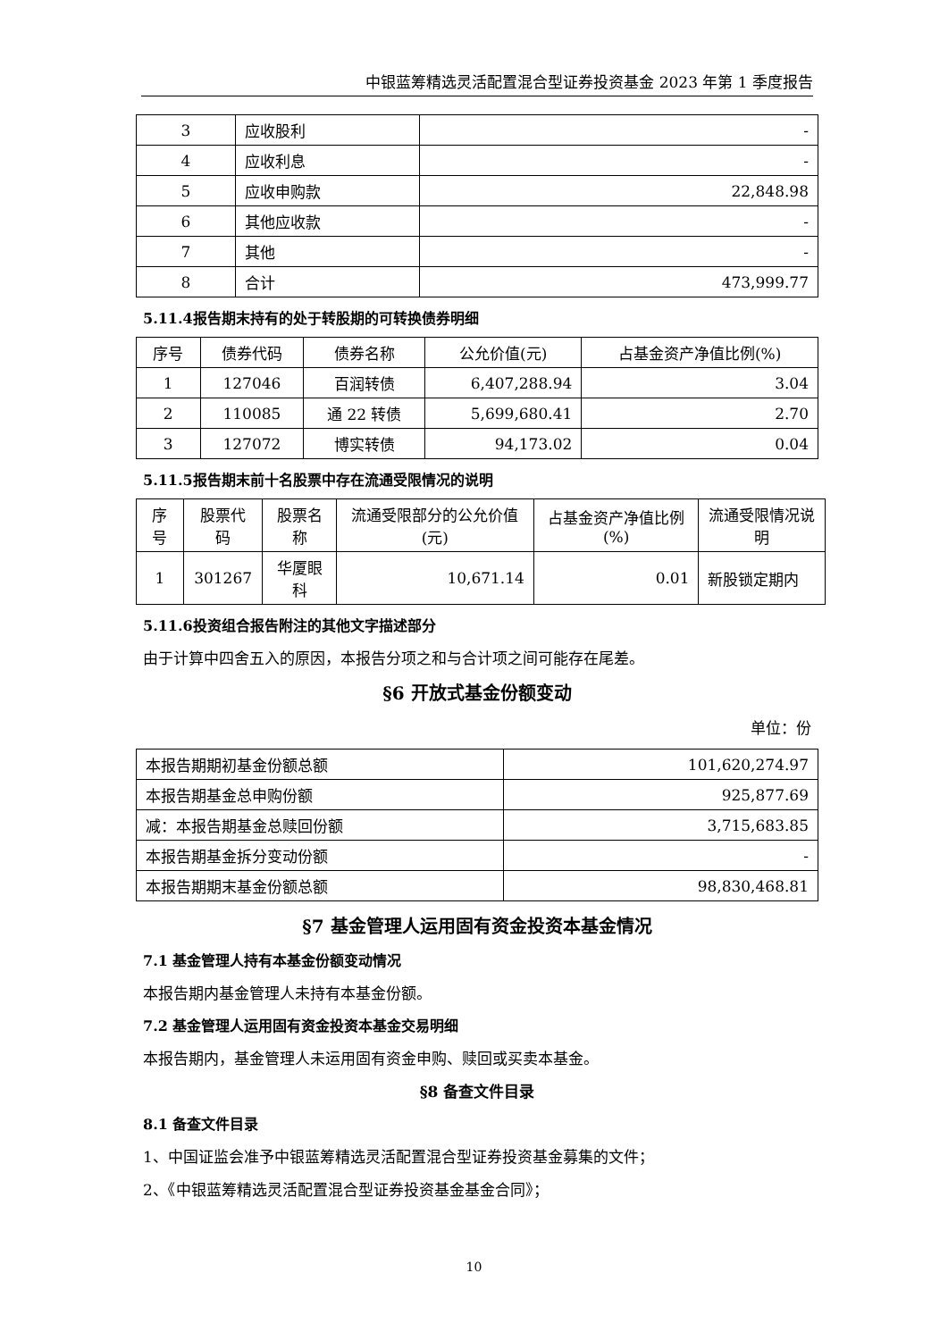中银蓝筹精选灵活配置混合型证券投资基金 2023 年第 1 季度报告
| 3 | 应收股利 | - |
| 4 | 应收利息 | - |
| 5 | 应收申购款 | 22,848.98 |
| 6 | 其他应收款 | - |
| 7 | 其他 | - |
| 8 | 合计 | 473,999.77 |
5.11.4报告期末持有的处于转股期的可转换债券明细
| 序号 | 债券代码 | 债券名称 | 公允价值(元) | 占基金资产净值比例(%) |
| 1 | 127046 | 百润转债 | 6,407,288.94 | 3.04 |
| 2 | 110085 | 通 22 转债 | 5,699,680.41 | 2.70 |
| 3 | 127072 | 博实转债 | 94,173.02 | 0.04 |
5.11.5报告期末前十名股票中存在流通受限情况的说明
| 序号 | 股票代码 | 股票名称 | 流通受限部分的公允价值(元) | 占基金资产净值比例(%) | 流通受限情况说明 |
| 1 | 301267 | 华厦眼科 | 10,671.14 | 0.01 | 新股锁定期内 |
5.11.6投资组合报告附注的其他文字描述部分
由于计算中四舍五入的原因，本报告分项之和与合计项之间可能存在尾差。
§6 开放式基金份额变动
单位：份
| 本报告期期初基金份额总额 | 101,620,274.97 |
| 本报告期基金总申购份额 | 925,877.69 |
| 减：本报告期基金总赎回份额 | 3,715,683.85 |
| 本报告期基金拆分变动份额 | - |
| 本报告期期末基金份额总额 | 98,830,468.81 |
§7 基金管理人运用固有资金投资本基金情况
7.1 基金管理人持有本基金份额变动情况
本报告期内基金管理人未持有本基金份额。
7.2 基金管理人运用固有资金投资本基金交易明细
本报告期内，基金管理人未运用固有资金申购、赎回或买卖本基金。
§8 备查文件目录
8.1 备查文件目录
1、中国证监会准予中银蓝筹精选灵活配置混合型证券投资基金募集的文件；
2、《中银蓝筹精选灵活配置混合型证券投资基金基金合同》；
10